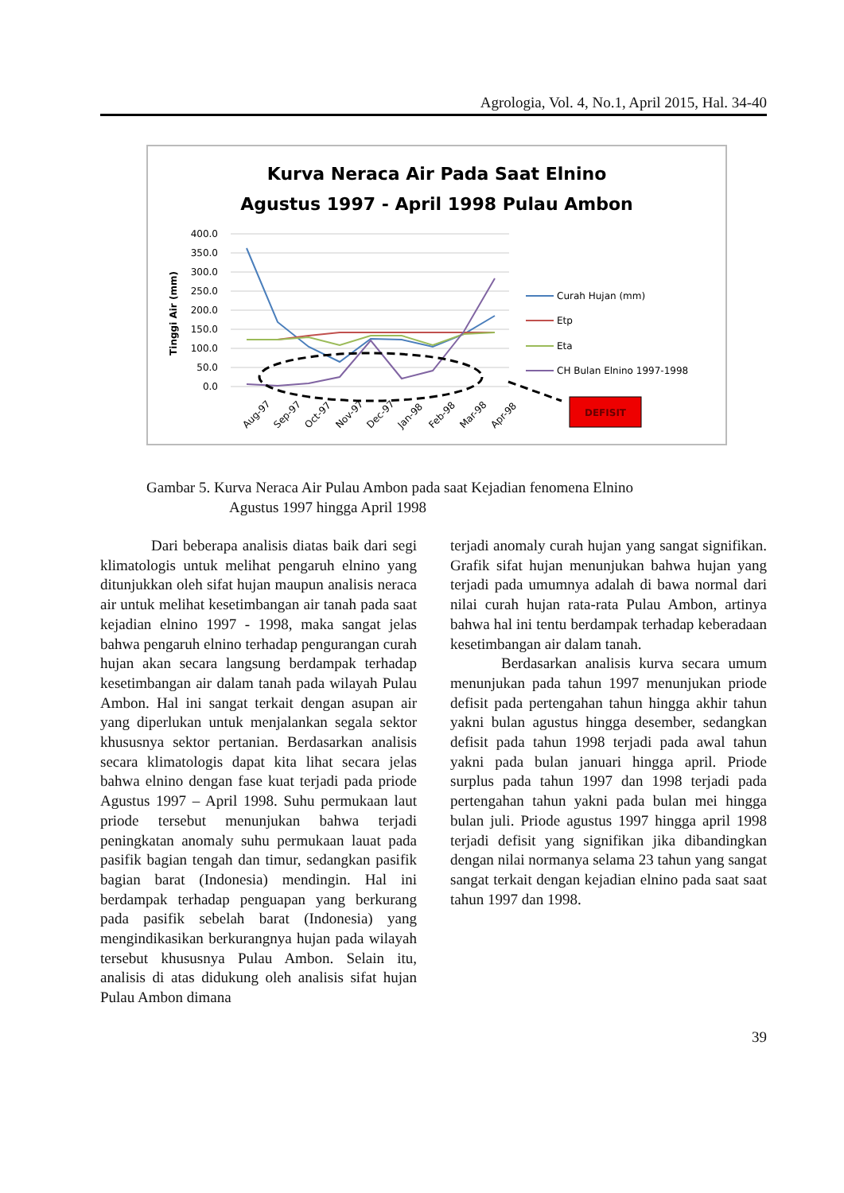Agrologia, Vol. 4, No.1, April 2015, Hal. 34-40
Kurva Neraca Air Pada Saat Elnino
Agustus 1997 - April 1998 Pulau Ambon
400.0
350.0
300.0
250.0
200.0
150.0
100.0
50.0
0.0
Tinggi Air (mm)
Aug-97
Sep-97
Oct-97
Nov-97
Dec-97
Jan-98
Feb-98
Mar-98
Apr-98
Curah Hujan (mm)
Etp
Eta
CH Bulan Elnino 1997-1998
DEFISIT
Gambar 5. Kurva Neraca Air Pulau Ambon pada saat Kejadian fenomena Elnino
Agustus 1997 hingga April 1998
Dari beberapa analisis diatas baik dari segi klimatologis untuk melihat pengaruh elnino yang ditunjukkan oleh sifat hujan maupun analisis neraca air untuk melihat kesetimbangan air tanah pada saat kejadian elnino 1997 - 1998, maka sangat jelas bahwa pengaruh elnino terhadap pengurangan curah hujan akan secara langsung berdampak terhadap kesetimbangan air dalam tanah pada wilayah Pulau Ambon. Hal ini sangat terkait dengan asupan air yang diperlukan untuk menjalankan segala sektor khususnya sektor pertanian. Berdasarkan analisis secara klimatologis dapat kita lihat secara jelas bahwa elnino dengan fase kuat terjadi pada priode Agustus 1997 – April 1998. Suhu permukaan laut priode tersebut menunjukan bahwa terjadi peningkatan anomaly suhu permukaan lauat pada pasifik bagian tengah dan timur, sedangkan pasifik bagian barat (Indonesia) mendingin. Hal ini berdampak terhadap penguapan yang berkurang pada pasifik sebelah barat (Indonesia) yang mengindikasikan berkurangnya hujan pada wilayah tersebut khususnya Pulau Ambon. Selain itu, analisis di atas didukung oleh analisis sifat hujan Pulau Ambon dimana
terjadi anomaly curah hujan yang sangat signifikan. Grafik sifat hujan menunjukan bahwa hujan yang terjadi pada umumnya adalah di bawa normal dari nilai curah hujan rata-rata Pulau Ambon, artinya bahwa hal ini tentu berdampak terhadap keberadaan kesetimbangan air dalam tanah.
Berdasarkan analisis kurva secara umum menunjukan pada tahun 1997 menunjukan priode defisit pada pertengahan tahun hingga akhir tahun yakni bulan agustus hingga desember, sedangkan defisit pada tahun 1998 terjadi pada awal tahun yakni pada bulan januari hingga april. Priode surplus pada tahun 1997 dan 1998 terjadi pada pertengahan tahun yakni pada bulan mei hingga bulan juli. Priode agustus 1997 hingga april 1998 terjadi defisit yang signifikan jika dibandingkan dengan nilai normanya selama 23 tahun yang sangat sangat terkait dengan kejadian elnino pada saat saat tahun 1997 dan 1998.
39